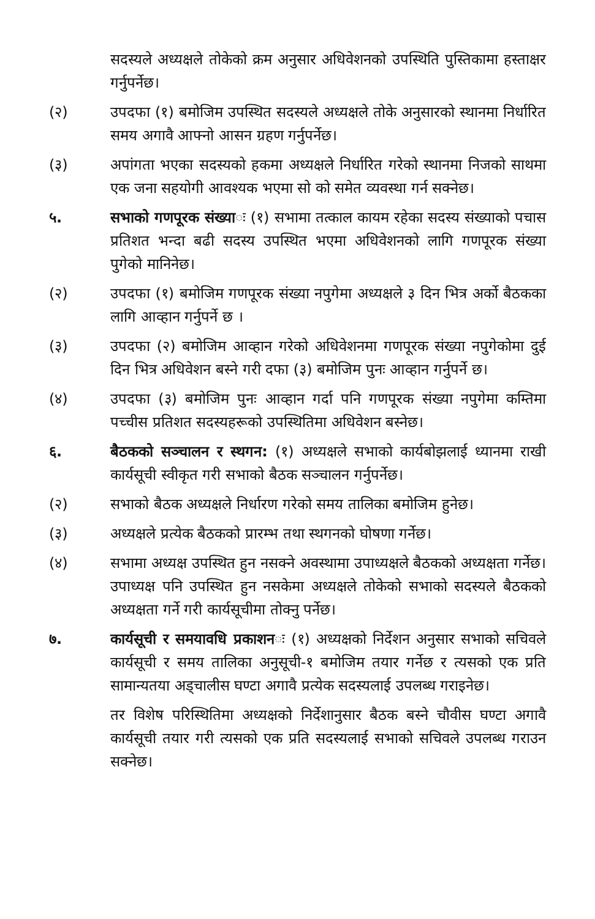सदस्यले अध्यक्षले तोकेको क्रम अनुसार अधिवेशनको उपस्थिति पुस्तिकामा हस्ताक्षर गर्नुपर्नेछ।
(२) उपदफा (१) बमोजिम उपस्थित सदस्यले अध्यक्षले तोके अनुसारको स्थानमा निर्धारित समय अगावै आफ्नो आसन ग्रहण गर्नुपर्नेछ।
(३) अपांगता भएका सदस्यको हकमा अध्यक्षले निर्धारित गरेको स्थानमा निजको साथमा एक जना सहयोगी आवश्यक भएमा सो को समेत व्यवस्था गर्न सक्नेछ।
५. सभाको गणपूरक संख्याः (१) सभामा तत्काल कायम रहेका सदस्य संख्याको पचास प्रतिशत भन्दा बढी सदस्य उपस्थित भएमा अधिवेशनको लागि गणपूरक संख्या पुगेको मानिनेछ।
(२) उपदफा (१) बमोजिम गणपूरक संख्या नपुगेमा अध्यक्षले ३ दिन भित्र अर्को बैठकका लागि आव्हान गर्नुपर्ने छ ।
(३) उपदफा (२) बमोजिम आव्हान गरेको अधिवेशनमा गणपूरक संख्या नपुगेकोमा दुई दिन भित्र अधिवेशन बस्ने गरी दफा (३) बमोजिम पुनः आव्हान गर्नुपर्ने छ।
(४) उपदफा (३) बमोजिम पुनः आव्हान गर्दा पनि गणपूरक संख्या नपुगेमा कम्तिमा पच्चीस प्रतिशत सदस्यहरूको उपस्थितिमा अधिवेशन बस्नेछ।
६. बैठकको सञ्चालन र स्थगन: (१) अध्यक्षले सभाको कार्यबोझलाई ध्यानमा राखी कार्यसूची स्वीकृत गरी सभाको बैठक सञ्चालन गर्नुपर्नेछ।
(२) सभाको बैठक अध्यक्षले निर्धारण गरेको समय तालिका बमोजिम हुनेछ।
(३) अध्यक्षले प्रत्येक बैठकको प्रारम्भ तथा स्थगनको घोषणा गर्नेछ।
(४) सभामा अध्यक्ष उपस्थित हुन नसक्ने अवस्थामा उपाध्यक्षले बैठकको अध्यक्षता गर्नेछ। उपाध्यक्ष पनि उपस्थित हुन नसकेमा अध्यक्षले तोकेको सभाको सदस्यले बैठकको अध्यक्षता गर्ने गरी कार्यसूचीमा तोक्नु पर्नेछ।
७. कार्यसूची र समयावधि प्रकाशनः (१) अध्यक्षको निर्देशन अनुसार सभाको सचिवले कार्यसूची र समय तालिका अनुसूची-१ बमोजिम तयार गर्नेछ र त्यसको एक प्रति सामान्यतया अड्चालीस घण्टा अगावै प्रत्येक सदस्यलाई उपलब्ध गराइनेछ।
तर विशेष परिस्थितिमा अध्यक्षको निर्देशानुसार बैठक बस्ने चौवीस घण्टा अगावै कार्यसूची तयार गरी त्यसको एक प्रति सदस्यलाई सभाको सचिवले उपलब्ध गराउन सक्नेछ।